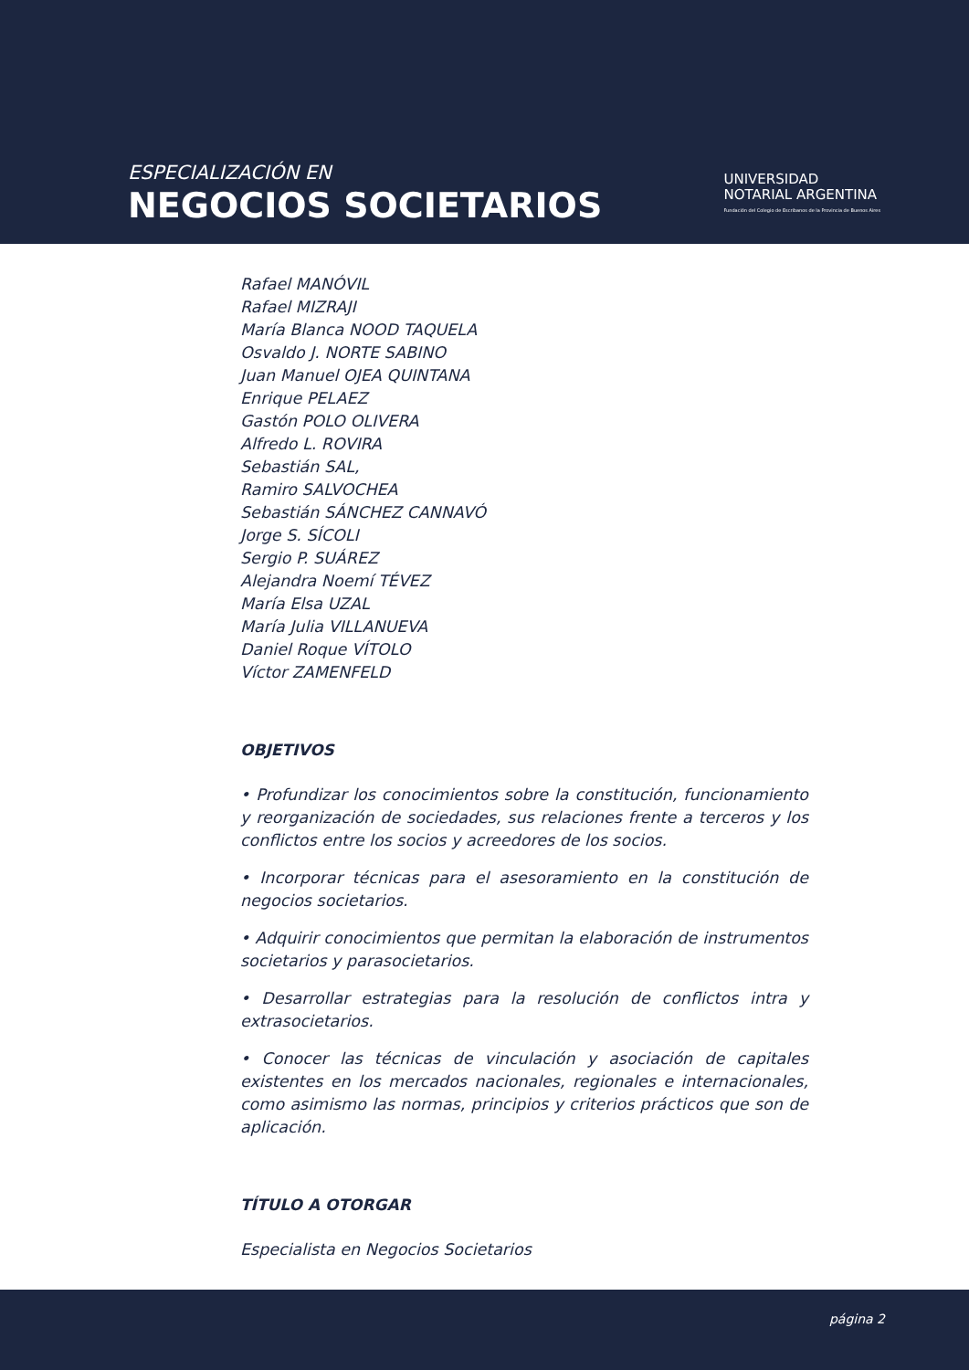ESPECIALIZACIÓN EN
NEGOCIOS SOCIETARIOS
UNIVERSIDAD
NOTARIAL ARGENTINA
Fundación del Colegio de Escribanos de la Provincia de Buenos Aires
Rafael MANÓVIL
Rafael MIZRAJI
María Blanca NOOD TAQUELA
Osvaldo J. NORTE SABINO
Juan Manuel OJEA QUINTANA
Enrique PELAEZ
Gastón POLO OLIVERA
Alfredo L. ROVIRA
Sebastián SAL,
Ramiro SALVOCHEA
Sebastián SÁNCHEZ CANNAVÓ
Jorge S. SÍCOLI
Sergio P. SUÁREZ
Alejandra Noemí TÉVEZ
María Elsa UZAL
María Julia VILLANUEVA
Daniel Roque VÍTOLO
Víctor ZAMENFELD
OBJETIVOS
• Profundizar los conocimientos sobre la constitución, funcionamiento y reorganización de sociedades, sus relaciones frente a terceros y los conflictos entre los socios y acreedores de los socios.
• Incorporar técnicas para el asesoramiento en la constitución de negocios societarios.
• Adquirir conocimientos que permitan la elaboración de instrumentos societarios y parasocietarios.
• Desarrollar estrategias para la resolución de conflictos intra y extrasocietarios.
• Conocer las técnicas de vinculación y asociación de capitales existentes en los mercados nacionales, regionales e internacionales, como asimismo las normas, principios y criterios prácticos que son de aplicación.
TÍTULO A OTORGAR
Especialista en Negocios Societarios
página 2